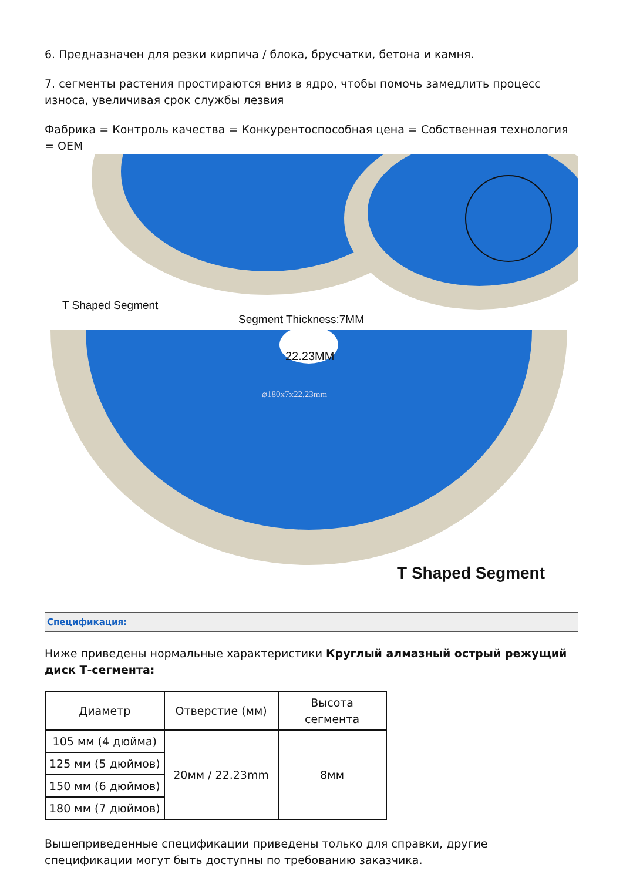6. Предназначен для резки кирпича / блока, брусчатки, бетона и камня.
7. сегменты растения простираются вниз в ядро, чтобы помочь замедлить процесс износа, увеличивая срок службы лезвия
Фабрика = Контроль качества = Конкурентоспособная цена = Собственная технология = OEM
T Shaped Segment
Segment Thickness:7MM
22.23MM
⌀180x7x22.23mm
T Shaped Segment
Спецификация:
Ниже приведены нормальные характеристики Круглый алмазный острый режущий диск Т-сегмента:
| Диаметр | Отверстие (мм) | Высота сегмента |
| --- | --- | --- |
| 105 мм (4 дюйма) | 20мм / 22.23mm | 8мм |
| 125 мм (5 дюймов) | | |
| 150 мм (6 дюймов) | | |
| 180 мм (7 дюймов) | | |
Вышеприведенные спецификации приведены только для справки, другие спецификации могут быть доступны по требованию заказчика.